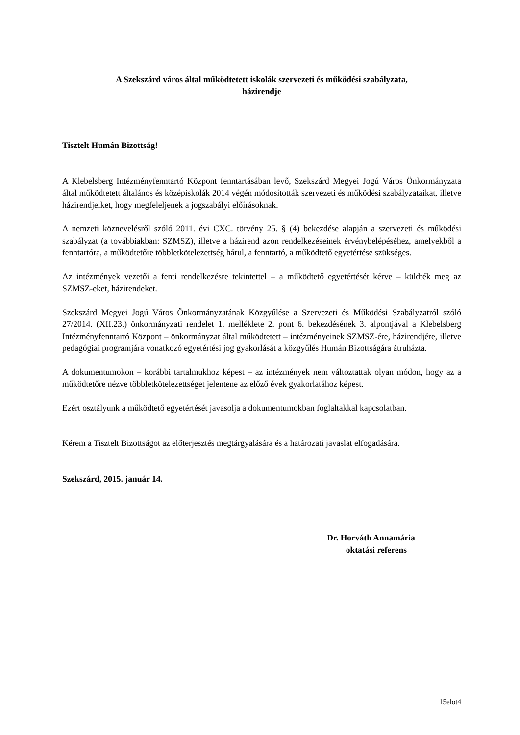A Szekszárd város által működtetett iskolák szervezeti és működési szabályzata,
házirendje
Tisztelt Humán Bizottság!
A Klebelsberg Intézményfenntartó Központ fenntartásában levő, Szekszárd Megyei Jogú Város Önkormányzata által működtetett általános és középiskolák 2014 végén módosították szervezeti és működési szabályzataikat, illetve házirendjeiket, hogy megfeleljenek a jogszabályi előírásoknak.
A nemzeti köznevelésről szóló 2011. évi CXC. törvény 25. § (4) bekezdése alapján a szervezeti és működési szabályzat (a továbbiakban: SZMSZ), illetve a házirend azon rendelkezéseinek érvénybelépéséhez, amelyekből a fenntartóra, a működtetőre többletkötelezettség hárul, a fenntartó, a működtető egyetértése szükséges.
Az intézmények vezetői a fenti rendelkezésre tekintettel – a működtető egyetértését kérve – küldték meg az SZMSZ-eket, házirendeket.
Szekszárd Megyei Jogú Város Önkormányzatának Közgyűlése a Szervezeti és Működési Szabályzatról szóló 27/2014. (XII.23.) önkormányzati rendelet 1. melléklete 2. pont 6. bekezdésének 3. alpontjával a Klebelsberg Intézményfenntartó Központ – önkormányzat által működtetett – intézményeinek SZMSZ-ére, házirendjére, illetve pedagógiai programjára vonatkozó egyetértési jog gyakorlását a közgyűlés Humán Bizottságára átruházta.
A dokumentumokon – korábbi tartalmukhoz képest – az intézmények nem változtattak olyan módon, hogy az a működtetőre nézve többletkötelezettséget jelentene az előző évek gyakorlatához képest.
Ezért osztályunk a működtető egyetértését javasolja a dokumentumokban foglaltakkal kapcsolatban.
Kérem a Tisztelt Bizottságot az előterjesztés megtárgyalására és a határozati javaslat elfogadására.
Szekszárd, 2015. január 14.
Dr. Horváth Annamária
oktatási referens
15elot4